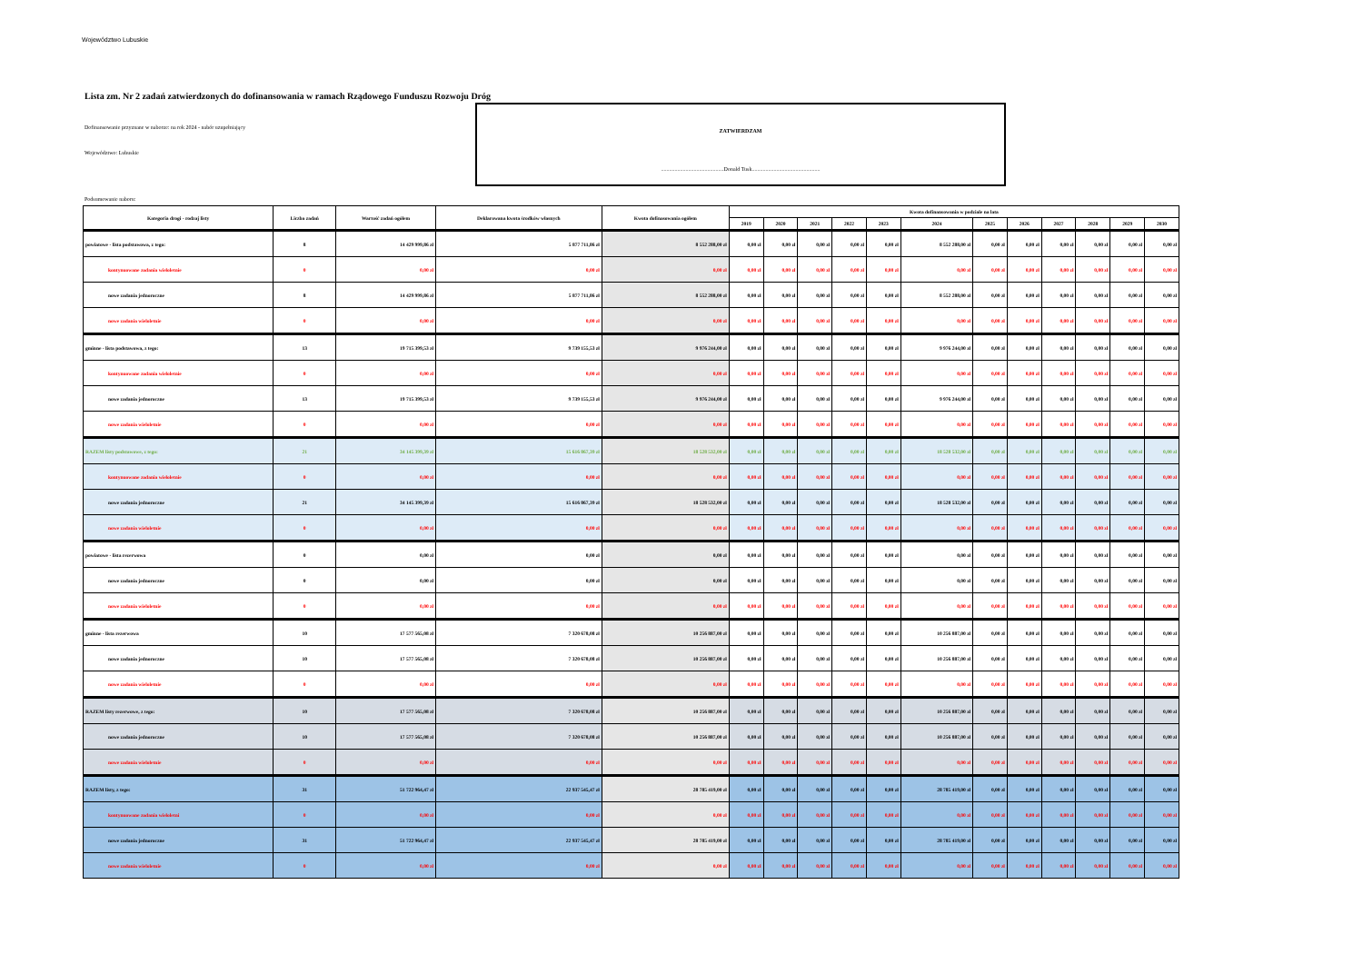Województwo Lubuskie
Lista zm. Nr 2 zadań zatwierdzonych do dofinansowania w ramach Rządowego Funduszu Rozwoju Dróg
Dofinansowanie przyznane w naborze: na rok 2024 - nabór uzupełniający
Województwo: Lubuskie
ZATWIERDZAM
..............................................Donald Tusk..................................................
Podsumowanie naboru:
| Kategoria drogi - rodzaj listy | Liczba zadań | Wartość zadań ogółem | Deklarowana kwota środków własnych | Kwota dofinasowania ogółem | Kwota dofinansowania w podziale na lata | | | | | | | | | | | |
| --- | --- | --- | --- | --- | --- | --- | --- | --- | --- | --- | --- | --- | --- | --- | --- | --- |
| | | | | | 2019 | 2020 | 2021 | 2022 | 2023 | 2024 | 2025 | 2026 | 2027 | 2028 | 2029 | 2030 |
| powiatowe - lista podstawowa, z tego: | 8 | 14 429 999,86 zł | 5 877 711,86 zł | 8 552 288,00 zł | 0,00 zł | 0,00 zł | 0,00 zł | 0,00 zł | 0,00 zł | 8 552 288,00 zł | 0,00 zł | 0,00 zł | 0,00 zł | 0,00 zł | 0,00 zł | 0,00 zł |
| kontynuowane zadania wieloletnie | 0 | 0,00 zł | 0,00 zł | 0,00 zł | 0,00 zł | 0,00 zł | 0,00 zł | 0,00 zł | 0,00 zł | 0,00 zł | 0,00 zł | 0,00 zł | 0,00 zł | 0,00 zł | 0,00 zł | 0,00 zł |
| nowe zadania jednoroczne | 8 | 14 429 999,86 zł | 5 877 711,86 zł | 8 552 288,00 zł | 0,00 zł | 0,00 zł | 0,00 zł | 0,00 zł | 0,00 zł | 8 552 288,00 zł | 0,00 zł | 0,00 zł | 0,00 zł | 0,00 zł | 0,00 zł | 0,00 zł |
| nowe zadania wieloletnie | 0 | 0,00 zł | 0,00 zł | 0,00 zł | 0,00 zł | 0,00 zł | 0,00 zł | 0,00 zł | 0,00 zł | 0,00 zł | 0,00 zł | 0,00 zł | 0,00 zł | 0,00 zł | 0,00 zł | 0,00 zł |
| gminne - lista podstawowa, z tego: | 13 | 19 715 399,53 zł | 9 739 155,53 zł | 9 976 244,00 zł | 0,00 zł | 0,00 zł | 0,00 zł | 0,00 zł | 0,00 zł | 9 976 244,00 zł | 0,00 zł | 0,00 zł | 0,00 zł | 0,00 zł | 0,00 zł | 0,00 zł |
| kontynuowane zadania wieloletnie | 0 | 0,00 zł | 0,00 zł | 0,00 zł | 0,00 zł | 0,00 zł | 0,00 zł | 0,00 zł | 0,00 zł | 0,00 zł | 0,00 zł | 0,00 zł | 0,00 zł | 0,00 zł | 0,00 zł | 0,00 zł |
| nowe zadania jednoroczne | 13 | 19 715 399,53 zł | 9 739 155,53 zł | 9 976 244,00 zł | 0,00 zł | 0,00 zł | 0,00 zł | 0,00 zł | 0,00 zł | 9 976 244,00 zł | 0,00 zł | 0,00 zł | 0,00 zł | 0,00 zł | 0,00 zł | 0,00 zł |
| nowe zadania wieloletnie | 0 | 0,00 zł | 0,00 zł | 0,00 zł | 0,00 zł | 0,00 zł | 0,00 zł | 0,00 zł | 0,00 zł | 0,00 zł | 0,00 zł | 0,00 zł | 0,00 zł | 0,00 zł | 0,00 zł | 0,00 zł |
| RAZEM listy podstawowe, z tego: | 21 | 34 145 399,39 zł | 15 616 867,39 zł | 18 528 532,00 zł | 0,00 zł | 0,00 zł | 0,00 zł | 0,00 zł | 0,00 zł | 18 528 532,00 zł | 0,00 zł | 0,00 zł | 0,00 zł | 0,00 zł | 0,00 zł | 0,00 zł |
| kontynuowane zadania wieloletnie | 0 | 0,00 zł | 0,00 zł | 0,00 zł | 0,00 zł | 0,00 zł | 0,00 zł | 0,00 zł | 0,00 zł | 0,00 zł | 0,00 zł | 0,00 zł | 0,00 zł | 0,00 zł | 0,00 zł | 0,00 zł |
| nowe zadania jednoroczne | 21 | 34 145 399,39 zł | 15 616 867,39 zł | 18 528 532,00 zł | 0,00 zł | 0,00 zł | 0,00 zł | 0,00 zł | 0,00 zł | 18 528 532,00 zł | 0,00 zł | 0,00 zł | 0,00 zł | 0,00 zł | 0,00 zł | 0,00 zł |
| nowe zadania wieloletnie | 0 | 0,00 zł | 0,00 zł | 0,00 zł | 0,00 zł | 0,00 zł | 0,00 zł | 0,00 zł | 0,00 zł | 0,00 zł | 0,00 zł | 0,00 zł | 0,00 zł | 0,00 zł | 0,00 zł | 0,00 zł |
| powiatowe - lista rezerwowa | 0 | 0,00 zł | 0,00 zł | 0,00 zł | 0,00 zł | 0,00 zł | 0,00 zł | 0,00 zł | 0,00 zł | 0,00 zł | 0,00 zł | 0,00 zł | 0,00 zł | 0,00 zł | 0,00 zł | 0,00 zł |
| nowe zadania jednoroczne | 0 | 0,00 zł | 0,00 zł | 0,00 zł | 0,00 zł | 0,00 zł | 0,00 zł | 0,00 zł | 0,00 zł | 0,00 zł | 0,00 zł | 0,00 zł | 0,00 zł | 0,00 zł | 0,00 zł | 0,00 zł |
| nowe zadania wieloletnie | 0 | 0,00 zł | 0,00 zł | 0,00 zł | 0,00 zł | 0,00 zł | 0,00 zł | 0,00 zł | 0,00 zł | 0,00 zł | 0,00 zł | 0,00 zł | 0,00 zł | 0,00 zł | 0,00 zł | 0,00 zł |
| gminne - lista rezerwowa | 10 | 17 577 565,08 zł | 7 320 678,08 zł | 10 256 887,00 zł | 0,00 zł | 0,00 zł | 0,00 zł | 0,00 zł | 0,00 zł | 10 256 887,00 zł | 0,00 zł | 0,00 zł | 0,00 zł | 0,00 zł | 0,00 zł | 0,00 zł |
| nowe zadania jednoroczne | 10 | 17 577 565,08 zł | 7 320 678,08 zł | 10 256 887,00 zł | 0,00 zł | 0,00 zł | 0,00 zł | 0,00 zł | 0,00 zł | 10 256 887,00 zł | 0,00 zł | 0,00 zł | 0,00 zł | 0,00 zł | 0,00 zł | 0,00 zł |
| nowe zadania wieloletnie | 0 | 0,00 zł | 0,00 zł | 0,00 zł | 0,00 zł | 0,00 zł | 0,00 zł | 0,00 zł | 0,00 zł | 0,00 zł | 0,00 zł | 0,00 zł | 0,00 zł | 0,00 zł | 0,00 zł | 0,00 zł |
| RAZEM listy rezerwowe, z tego: | 10 | 17 577 565,08 zł | 7 320 678,08 zł | 10 256 887,00 zł | 0,00 zł | 0,00 zł | 0,00 zł | 0,00 zł | 0,00 zł | 10 256 887,00 zł | 0,00 zł | 0,00 zł | 0,00 zł | 0,00 zł | 0,00 zł | 0,00 zł |
| nowe zadania jednoroczne | 10 | 17 577 565,08 zł | 7 320 678,08 zł | 10 256 887,00 zł | 0,00 zł | 0,00 zł | 0,00 zł | 0,00 zł | 0,00 zł | 10 256 887,00 zł | 0,00 zł | 0,00 zł | 0,00 zł | 0,00 zł | 0,00 zł | 0,00 zł |
| nowe zadania wieloletnie | 0 | 0,00 zł | 0,00 zł | 0,00 zł | 0,00 zł | 0,00 zł | 0,00 zł | 0,00 zł | 0,00 zł | 0,00 zł | 0,00 zł | 0,00 zł | 0,00 zł | 0,00 zł | 0,00 zł | 0,00 zł |
| RAZEM listy, z tego: | 31 | 51 722 964,47 zł | 22 937 545,47 zł | 28 785 419,00 zł | 0,00 zł | 0,00 zł | 0,00 zł | 0,00 zł | 0,00 zł | 28 785 419,00 zł | 0,00 zł | 0,00 zł | 0,00 zł | 0,00 zł | 0,00 zł | 0,00 zł |
| kontynuowane zadania wieloletni | 0 | 0,00 zł | 0,00 zł | 0,00 zł | 0,00 zł | 0,00 zł | 0,00 zł | 0,00 zł | 0,00 zł | 0,00 zł | 0,00 zł | 0,00 zł | 0,00 zł | 0,00 zł | 0,00 zł | 0,00 zł |
| nowe zadania jednoroczne | 31 | 51 722 964,47 zł | 22 937 545,47 zł | 28 785 419,00 zł | 0,00 zł | 0,00 zł | 0,00 zł | 0,00 zł | 0,00 zł | 28 785 419,00 zł | 0,00 zł | 0,00 zł | 0,00 zł | 0,00 zł | 0,00 zł | 0,00 zł |
| nowe zadania wieloletnie | 0 | 0,00 zł | 0,00 zł | 0,00 zł | 0,00 zł | 0,00 zł | 0,00 zł | 0,00 zł | 0,00 zł | 0,00 zł | 0,00 zł | 0,00 zł | 0,00 zł | 0,00 zł | 0,00 zł | 0,00 zł |